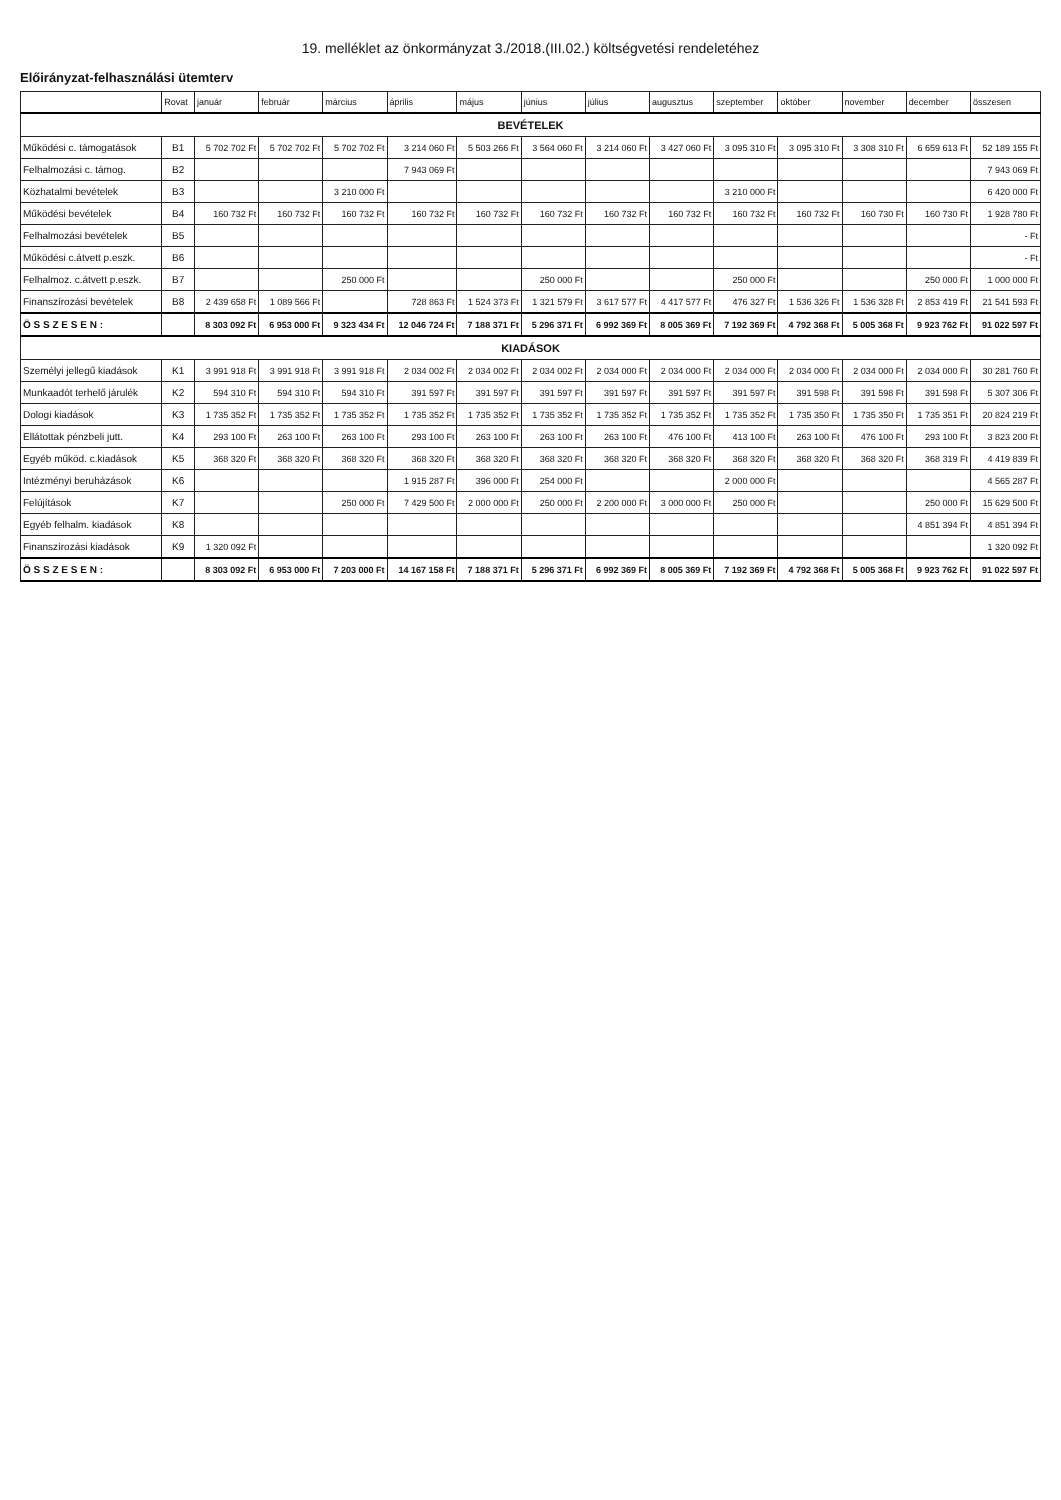19. melléklet az önkormányzat 3./2018.(III.02.) költségvetési rendeletéhez
Előirányzat-felhasználási ütemterv
| | Rovat | január | február | március | április | május | június | július | augusztus | szeptember | október | november | december | összesen |
| --- | --- | --- | --- | --- | --- | --- | --- | --- | --- | --- | --- | --- | --- | --- |
| BEVÉTELEK | | | | | | | | | | | | | | |
| Működési c. támogatások | B1 | 5 702 702 Ft | 5 702 702 Ft | 5 702 702 Ft | 3 214 060 Ft | 5 503 266 Ft | 3 564 060 Ft | 3 214 060 Ft | 3 427 060 Ft | 3 095 310 Ft | 3 095 310 Ft | 3 308 310 Ft | 6 659 613 Ft | 52 189 155 Ft |
| Felhalmozási c. támog. | B2 | | | | 7 943 069 Ft | | | | | | | | | 7 943 069 Ft |
| Közhatalmi bevételek | B3 | | | 3 210 000 Ft | | | | | | 3 210 000 Ft | | | | 6 420 000 Ft |
| Működési bevételek | B4 | 160 732 Ft | 160 732 Ft | 160 732 Ft | 160 732 Ft | 160 732 Ft | 160 732 Ft | 160 732 Ft | 160 732 Ft | 160 732 Ft | 160 732 Ft | 160 730 Ft | 160 730 Ft | 1 928 780 Ft |
| Felhalmozási bevételek | B5 | | | | | | | | | | | | | - Ft |
| Működési c.átvett p.eszk. | B6 | | | | | | | | | | | | | - Ft |
| Felhalmoz. c.átvett p.eszk. | B7 | | | 250 000 Ft | | | 250 000 Ft | | | 250 000 Ft | | | 250 000 Ft | 1 000 000 Ft |
| Finanszírozási bevételek | B8 | 2 439 658 Ft | 1 089 566 Ft | | 728 863 Ft | 1 524 373 Ft | 1 321 579 Ft | 3 617 577 Ft | 4 417 577 Ft | 476 327 Ft | 1 536 326 Ft | 1 536 328 Ft | 2 853 419 Ft | 21 541 593 Ft |
| Ö S S Z E S E N : | | 8 303 092 Ft | 6 953 000 Ft | 9 323 434 Ft | 12 046 724 Ft | 7 188 371 Ft | 5 296 371 Ft | 6 992 369 Ft | 8 005 369 Ft | 7 192 369 Ft | 4 792 368 Ft | 5 005 368 Ft | 9 923 762 Ft | 91 022 597 Ft |
| KIADÁSOK | | | | | | | | | | | | | | |
| Személyi jellegű kiadások | K1 | 3 991 918 Ft | 3 991 918 Ft | 3 991 918 Ft | 2 034 002 Ft | 2 034 002 Ft | 2 034 002 Ft | 2 034 000 Ft | 2 034 000 Ft | 2 034 000 Ft | 2 034 000 Ft | 2 034 000 Ft | 2 034 000 Ft | 30 281 760 Ft |
| Munkaadót terhelő járulék | K2 | 594 310 Ft | 594 310 Ft | 594 310 Ft | 391 597 Ft | 391 597 Ft | 391 597 Ft | 391 597 Ft | 391 597 Ft | 391 597 Ft | 391 598 Ft | 391 598 Ft | 391 598 Ft | 5 307 306 Ft |
| Dologi kiadások | K3 | 1 735 352 Ft | 1 735 352 Ft | 1 735 352 Ft | 1 735 352 Ft | 1 735 352 Ft | 1 735 352 Ft | 1 735 352 Ft | 1 735 352 Ft | 1 735 352 Ft | 1 735 350 Ft | 1 735 350 Ft | 1 735 351 Ft | 20 824 219 Ft |
| Ellátottak pénzbeli jutt. | K4 | 293 100 Ft | 263 100 Ft | 263 100 Ft | 293 100 Ft | 263 100 Ft | 263 100 Ft | 263 100 Ft | 476 100 Ft | 413 100 Ft | 263 100 Ft | 476 100 Ft | 293 100 Ft | 3 823 200 Ft |
| Egyéb működ. c.kiadások | K5 | 368 320 Ft | 368 320 Ft | 368 320 Ft | 368 320 Ft | 368 320 Ft | 368 320 Ft | 368 320 Ft | 368 320 Ft | 368 320 Ft | 368 320 Ft | 368 320 Ft | 368 319 Ft | 4 419 839 Ft |
| Intézményi beruházások | K6 | | | | 1 915 287 Ft | 396 000 Ft | 254 000 Ft | | | 2 000 000 Ft | | | | 4 565 287 Ft |
| Felújítások | K7 | | | 250 000 Ft | 7 429 500 Ft | 2 000 000 Ft | 250 000 Ft | 2 200 000 Ft | 3 000 000 Ft | 250 000 Ft | | | 250 000 Ft | 15 629 500 Ft |
| Egyéb felhalm. kiadások | K8 | | | | | | | | | | | | 4 851 394 Ft | 4 851 394 Ft |
| Finanszírozási kiadások | K9 | 1 320 092 Ft | | | | | | | | | | | | 1 320 092 Ft |
| Ö S S Z E S E N : | | 8 303 092 Ft | 6 953 000 Ft | 7 203 000 Ft | 14 167 158 Ft | 7 188 371 Ft | 5 296 371 Ft | 6 992 369 Ft | 8 005 369 Ft | 7 192 369 Ft | 4 792 368 Ft | 5 005 368 Ft | 9 923 762 Ft | 91 022 597 Ft |